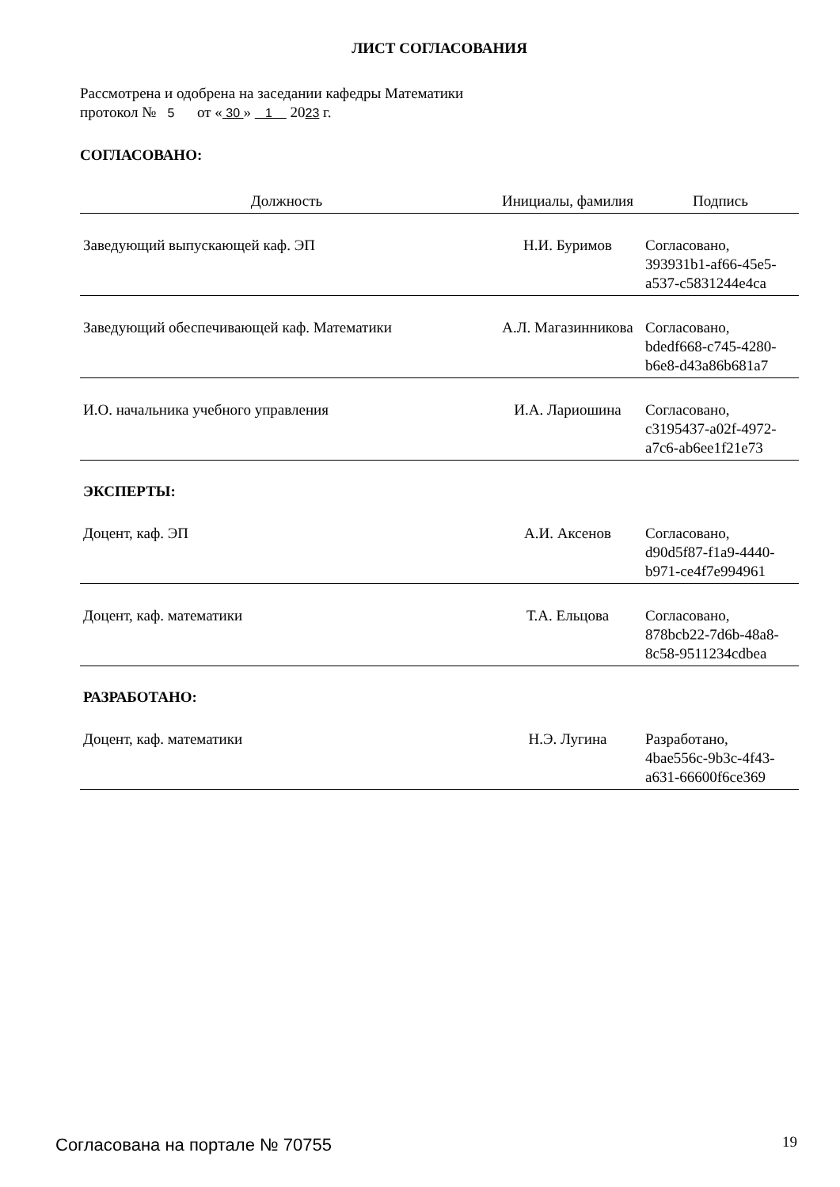ЛИСТ СОГЛАСОВАНИЯ
Рассмотрена и одобрена на заседании кафедры Математики
протокол № 5 от « 30 » 1 2023 г.
СОГЛАСОВАНО:
| Должность | Инициалы, фамилия | Подпись |
| --- | --- | --- |
| Заведующий выпускающей каф. ЭП | Н.И. Буримов | Согласовано, 393931b1-af66-45e5- a537-c5831244e4ca |
| Заведующий обеспечивающей каф. Математики | А.Л. Магазинникова | Согласовано, bdedf668-c745-4280- b6e8-d43a86b681a7 |
| И.О. начальника учебного управления | И.А. Лариошина | Согласовано, c3195437-a02f-4972- a7c6-ab6ee1f21e73 |
ЭКСПЕРТЫ:
| Доцент, каф. ЭП | А.И. Аксенов | Согласовано, d90d5f87-f1a9-4440- b971-ce4f7e994961 |
| Доцент, каф. математики | Т.А. Ельцова | Согласовано, 878bcb22-7d6b-48a8- 8c58-9511234cdbea |
РАЗРАБОТАНО:
| Доцент, каф. математики | Н.Э. Лугина | Разработано, 4bae556c-9b3c-4f43- a631-66600f6ce369 |
Согласована на портале № 70755 19